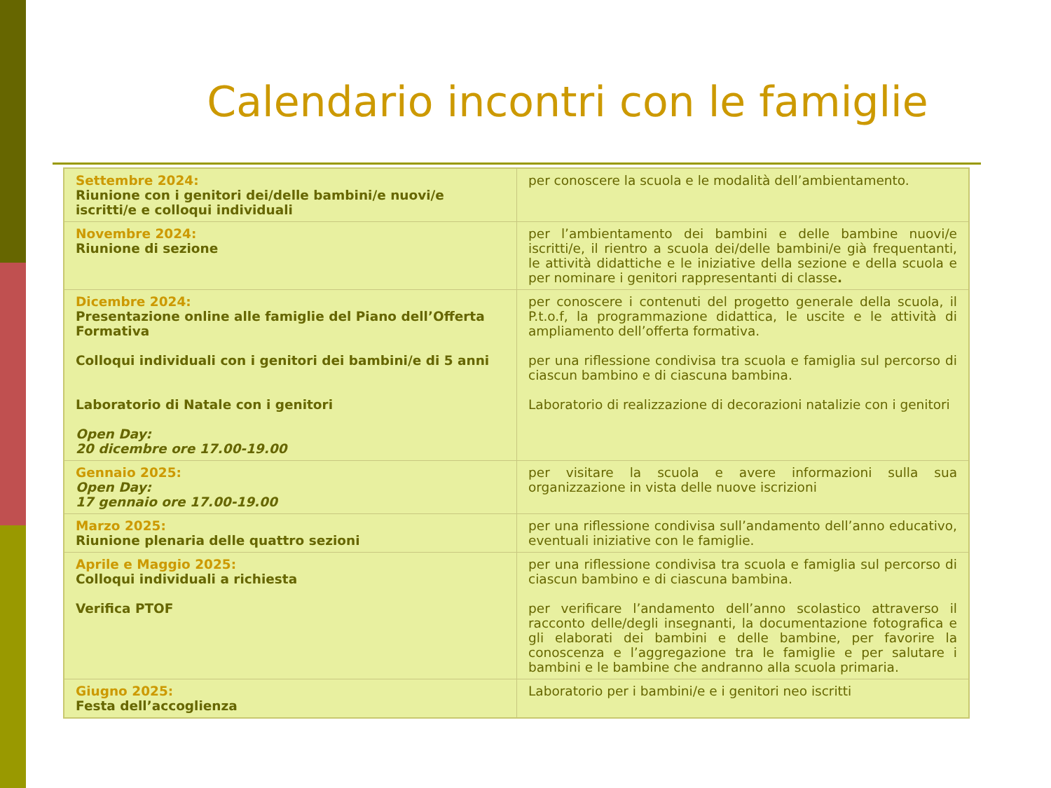Calendario incontri con le famiglie
| Settembre 2024: Riunione con i genitori dei/delle bambini/e nuovi/e iscritti/e e colloqui individuali | per conoscere la scuola e le modalità dell’ambientamento. |
| Novembre 2024: Riunione di sezione | per l’ambientamento dei bambini e delle bambine nuovi/e iscritti/e, il rientro a scuola dei/delle bambini/e già frequentanti, le attività didattiche e le iniziative della sezione e della scuola e per nominare i genitori rappresentanti di classe . |
| Dicembre 2024: Presentazione online alle famiglie del Piano dell’Offerta Formativa Colloqui individuali con i genitori dei bambini/e di 5 anni Laboratorio di Natale con i genitori Open Day: 20 dicembre ore 17.00-19.00 | per conoscere i contenuti del progetto generale della scuola, il P.t.o.f, la programmazione didattica, le uscite e le attività di ampliamento dell’offerta formativa. per una riflessione condivisa tra scuola e famiglia sul percorso di ciascun bambino e di ciascuna bambina. Laboratorio di realizzazione di decorazioni natalizie con i genitori |
| Gennaio 2025: Open Day: 17 gennaio ore 17.00-19.00 | per visitare la scuola e avere informazioni sulla sua organizzazione in vista delle nuove iscrizioni |
| Marzo 2025: Riunione plenaria delle quattro sezioni | per una riflessione condivisa sull’andamento dell’anno educativo, eventuali iniziative con le famiglie. |
| Aprile e Maggio 2025: Colloqui individuali a richiesta Verifica PTOF | per una riflessione condivisa tra scuola e famiglia sul percorso di ciascun bambino e di ciascuna bambina. per verificare l’andamento dell’anno scolastico attraverso il racconto delle/degli insegnanti, la documentazione fotografica e gli elaborati dei bambini e delle bambine, per favorire la conoscenza e l’aggregazione tra le famiglie e per salutare i bambini e le bambine che andranno alla scuola primaria. |
| Giugno 2025: Festa dell’accoglienza | Laboratorio per i bambini/e e i genitori neo iscritti |